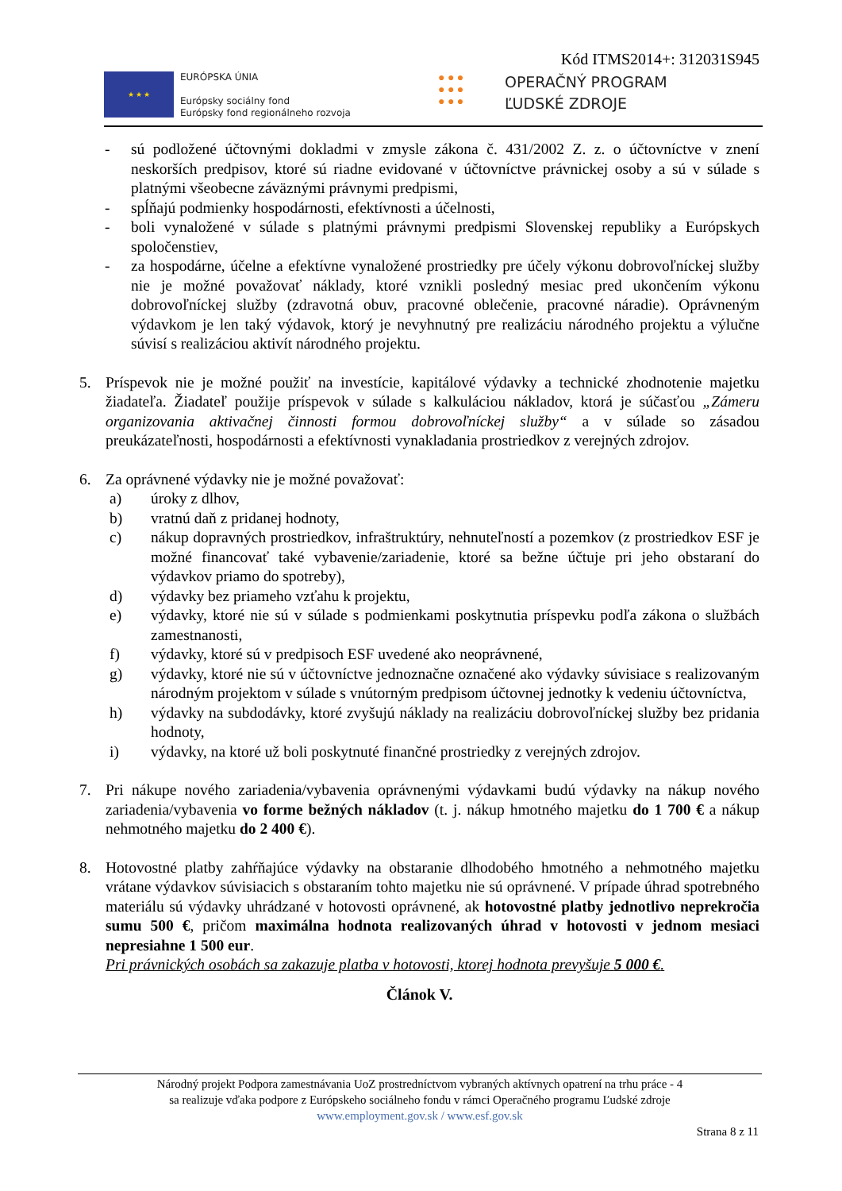Kód ITMS2014+: 312031S945
★ ★ ★
EURÓPSKA ÚNIA
Európsky sociálny fond
Európsky fond regionálneho rozvoja
● ● ●
● ● ●
● ● ●
OPERAČNÝ PROGRAM
ĽUDSKÉ ZDROJE
- sú podložené účtovnými dokladmi v zmysle zákona č. 431/2002 Z. z. o účtovníctve v znení neskorších predpisov, ktoré sú riadne evidované v účtovníctve právnickej osoby a sú v súlade s platnými všeobecne záväznými právnymi predpismi,
- spĺňajú podmienky hospodárnosti, efektívnosti a účelnosti,
- boli vynaložené v súlade s platnými právnymi predpismi Slovenskej republiky a Európskych spoločenstiev,
- za hospodárne, účelne a efektívne vynaložené prostriedky pre účely výkonu dobrovoľníckej služby nie je možné považovať náklady, ktoré vznikli posledný mesiac pred ukončením výkonu dobrovoľníckej služby (zdravotná obuv, pracovné oblečenie, pracovné náradie). Oprávneným výdavkom je len taký výdavok, ktorý je nevyhnutný pre realizáciu národného projektu a výlučne súvisí s realizáciou aktivít národného projektu.
5. Príspevok nie je možné použiť na investície, kapitálové výdavky a technické zhodnotenie majetku žiadateľa. Žiadateľ použije príspevok v súlade s kalkuláciou nákladov, ktorá je súčasťou „Zámeru organizovania aktivačnej činnosti formou dobrovoľníckej služby“ a v súlade so zásadou preukázateľnosti, hospodárnosti a efektívnosti vynakladania prostriedkov z verejných zdrojov.
6. Za oprávnené výdavky nie je možné považovať:
a) úroky z dlhov,
b) vratnú daň z pridanej hodnoty,
c) nákup dopravných prostriedkov, infraštruktúry, nehnuteľností a pozemkov (z prostriedkov ESF je možné financovať také vybavenie/zariadenie, ktoré sa bežne účtuje pri jeho obstaraní do výdavkov priamo do spotreby),
d) výdavky bez priameho vzťahu k projektu,
e) výdavky, ktoré nie sú v súlade s podmienkami poskytnutia príspevku podľa zákona o službách zamestnanosti,
f) výdavky, ktoré sú v predpisoch ESF uvedené ako neoprávnené,
g) výdavky, ktoré nie sú v účtovníctve jednoznačne označené ako výdavky súvisiace s realizovaným národným projektom v súlade s vnútorným predpisom účtovnej jednotky k vedeniu účtovníctva,
h) výdavky na subdodávky, ktoré zvyšujú náklady na realizáciu dobrovoľníckej služby bez pridania hodnoty,
i) výdavky, na ktoré už boli poskytnuté finančné prostriedky z verejných zdrojov.
7. Pri nákupe nového zariadenia/vybavenia oprávnenými výdavkami budú výdavky na nákup nového zariadenia/vybavenia vo forme bežných nákladov (t. j. nákup hmotného majetku do 1 700 € a nákup nehmotného majetku do 2 400 €).
8. Hotovostné platby zahŕňajúce výdavky na obstaranie dlhodobého hmotného a nehmotného majetku vrátane výdavkov súvisiacich s obstaraním tohto majetku nie sú oprávnené. V prípade úhrad spotrebného materiálu sú výdavky uhrádzané v hotovosti oprávnené, ak hotovostné platby jednotlivo neprekročia sumu 500 €, pričom maximálna hodnota realizovaných úhrad v hotovosti v jednom mesiaci nepresiahne 1 500 eur.
Pri právnických osobách sa zakazuje platba v hotovosti, ktorej hodnota prevyšuje 5 000 €.
Článok V.
Národný projekt Podpora zamestnávania UoZ prostredníctvom vybraných aktívnych opatrení na trhu práce - 4
sa realizuje vďaka podpore z Európskeho sociálneho fondu v rámci Operačného programu Ľudské zdroje
www.employment.gov.sk / www.esf.gov.sk
Strana 8 z 11